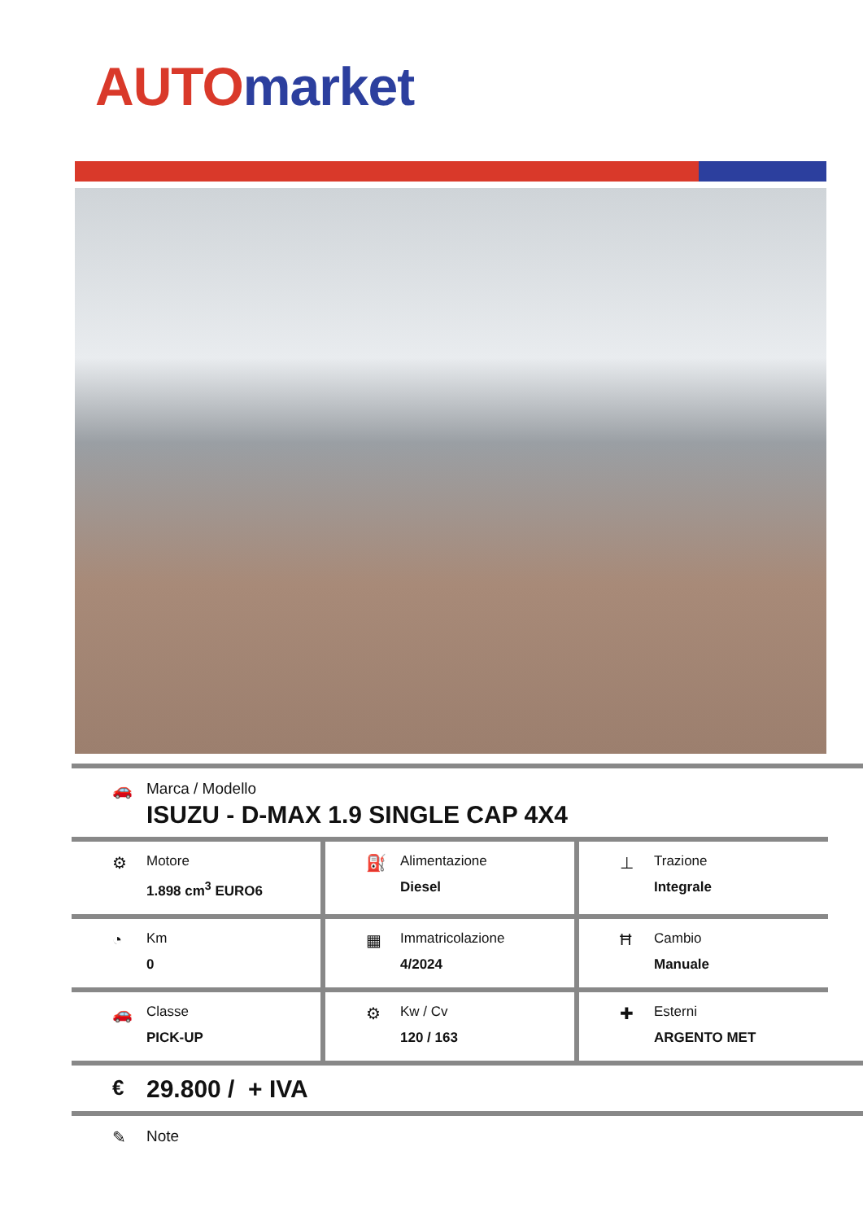AUTO market
🚗 Marca / Modello
ISUZU - D-MAX 1.9 SINGLE CAP 4X4
⚙
Motore
1.898 cm<sup>3</sup> EURO6
⛽
Alimentazione
Diesel
⊥
Trazione
Integrale
◔
Km
0
▦
Immatricolazione
4/2024
Ħ
Cambio
Manuale
🚗
Classe
PICK-UP
⚙
Kw / Cv
120 / 163
✚
Esterni
ARGENTO MET
€
29.800 / + IVA
✎ Note